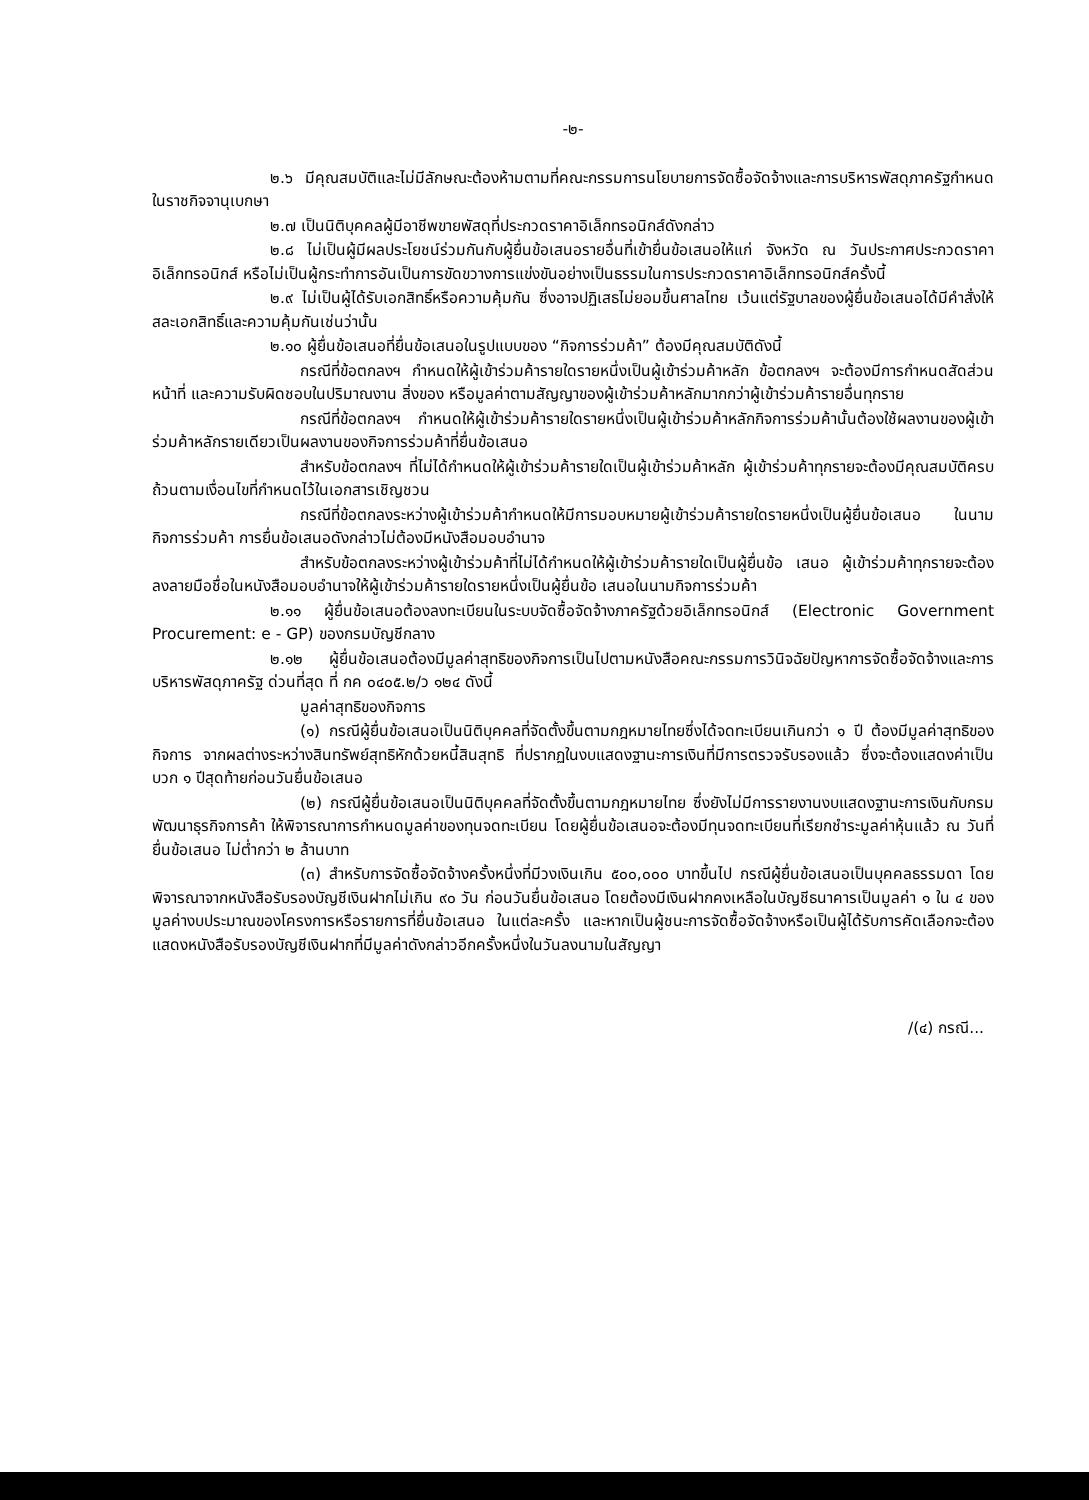-๒-
๒.๖ มีคุณสมบัติและไม่มีลักษณะต้องห้ามตามที่คณะกรรมการนโยบายการจัดซื้อจัดจ้างและการบริหารพัสดุภาครัฐกำหนดในราชกิจจานุเบกษา
๒.๗ เป็นนิติบุคคลผู้มีอาชีพขายพัสดุที่ประกวดราคาอิเล็กทรอนิกส์ดังกล่าว
๒.๘ ไม่เป็นผู้มีผลประโยชน์ร่วมกันกับผู้ยื่นข้อเสนอรายอื่นที่เข้ายื่นข้อเสนอให้แก่ จังหวัด ณ วันประกาศประกวดราคาอิเล็กทรอนิกส์ หรือไม่เป็นผู้กระทำการอันเป็นการขัดขวางการแข่งขันอย่างเป็นธรรมในการประกวดราคาอิเล็กทรอนิกส์ครั้งนี้
๒.๙ ไม่เป็นผู้ได้รับเอกสิทธิ์หรือความคุ้มกัน ซึ่งอาจปฏิเสธไม่ยอมขึ้นศาลไทย เว้นแต่รัฐบาลของผู้ยื่นข้อเสนอได้มีคำสั่งให้สละเอกสิทธิ์และความคุ้มกันเช่นว่านั้น
๒.๑๐ ผู้ยื่นข้อเสนอที่ยื่นข้อเสนอในรูปแบบของ “กิจการร่วมค้า” ต้องมีคุณสมบัติดังนี้
กรณีที่ข้อตกลงฯ กำหนดให้ผู้เข้าร่วมค้ารายใดรายหนึ่งเป็นผู้เข้าร่วมค้าหลัก ข้อตกลงฯ จะต้องมีการกำหนดสัดส่วนหน้าที่ และความรับผิดชอบในปริมาณงาน สิ่งของ หรือมูลค่าตามสัญญาของผู้เข้าร่วมค้าหลักมากกว่าผู้เข้าร่วมค้ารายอื่นทุกราย
กรณีที่ข้อตกลงฯ กำหนดให้ผู้เข้าร่วมค้ารายใดรายหนึ่งเป็นผู้เข้าร่วมค้าหลักกิจการร่วมค้านั้นต้องใช้ผลงานของผู้เข้าร่วมค้าหลักรายเดียวเป็นผลงานของกิจการร่วมค้าที่ยื่นข้อเสนอ
สำหรับข้อตกลงฯ ที่ไม่ได้กำหนดให้ผู้เข้าร่วมค้ารายใดเป็นผู้เข้าร่วมค้าหลัก ผู้เข้าร่วมค้าทุกรายจะต้องมีคุณสมบัติครบถ้วนตามเงื่อนไขที่กำหนดไว้ในเอกสารเชิญชวน
กรณีที่ข้อตกลงระหว่างผู้เข้าร่วมค้ากำหนดให้มีการมอบหมายผู้เข้าร่วมค้ารายใดรายหนึ่งเป็นผู้ยื่นข้อเสนอ ในนามกิจการร่วมค้า การยื่นข้อเสนอดังกล่าวไม่ต้องมีหนังสือมอบอำนาจ
สำหรับข้อตกลงระหว่างผู้เข้าร่วมค้าที่ไม่ได้กำหนดให้ผู้เข้าร่วมค้ารายใดเป็นผู้ยื่นข้อ เสนอ ผู้เข้าร่วมค้าทุกรายจะต้องลงลายมือชื่อในหนังสือมอบอำนาจให้ผู้เข้าร่วมค้ารายใดรายหนึ่งเป็นผู้ยื่นข้อ เสนอในนามกิจการร่วมค้า
๒.๑๑ ผู้ยื่นข้อเสนอต้องลงทะเบียนในระบบจัดซื้อจัดจ้างภาครัฐด้วยอิเล็กทรอนิกส์ (Electronic Government Procurement: e - GP) ของกรมบัญชีกลาง
๒.๑๒ ผู้ยื่นข้อเสนอต้องมีมูลค่าสุทธิของกิจการเป็นไปตามหนังสือคณะกรรมการวินิจฉัยปัญหาการจัดซื้อจัดจ้างและการบริหารพัสดุภาครัฐ ด่วนที่สุด ที่ กค ๐๔๐๕.๒/ว ๑๒๔ ดังนี้
มูลค่าสุทธิของกิจการ
(๑) กรณีผู้ยื่นข้อเสนอเป็นนิติบุคคลที่จัดตั้งขึ้นตามกฎหมายไทยซึ่งได้จดทะเบียนเกินกว่า ๑ ปี ต้องมีมูลค่าสุทธิของกิจการ จากผลต่างระหว่างสินทรัพย์สุทธิหักด้วยหนี้สินสุทธิ ที่ปรากฏในงบแสดงฐานะการเงินที่มีการตรวจรับรองแล้ว ซึ่งจะต้องแสดงค่าเป็นบวก ๑ ปีสุดท้ายก่อนวันยื่นข้อเสนอ
(๒) กรณีผู้ยื่นข้อเสนอเป็นนิติบุคคลที่จัดตั้งขึ้นตามกฎหมายไทย ซึ่งยังไม่มีการรายงานงบแสดงฐานะการเงินกับกรมพัฒนาธุรกิจการค้า ให้พิจารณาการกำหนดมูลค่าของทุนจดทะเบียน โดยผู้ยื่นข้อเสนอจะต้องมีทุนจดทะเบียนที่เรียกชำระมูลค่าหุ้นแล้ว ณ วันที่ยื่นข้อเสนอ ไม่ต่ำกว่า ๒ ล้านบาท
(๓) สำหรับการจัดซื้อจัดจ้างครั้งหนึ่งที่มีวงเงินเกิน ๕๐๐,๐๐๐ บาทขึ้นไป กรณีผู้ยื่นข้อเสนอเป็นบุคคลธรรมดา โดยพิจารณาจากหนังสือรับรองบัญชีเงินฝากไม่เกิน ๙๐ วัน ก่อนวันยื่นข้อเสนอ โดยต้องมีเงินฝากคงเหลือในบัญชีธนาคารเป็นมูลค่า ๑ ใน ๔ ของมูลค่างบประมาณของโครงการหรือรายการที่ยื่นข้อเสนอ ในแต่ละครั้ง และหากเป็นผู้ชนะการจัดซื้อจัดจ้างหรือเป็นผู้ได้รับการคัดเลือกจะต้องแสดงหนังสือรับรองบัญชีเงินฝากที่มีมูลค่าดังกล่าวอีกครั้งหนึ่งในวันลงนามในสัญญา
/(๔) กรณี...